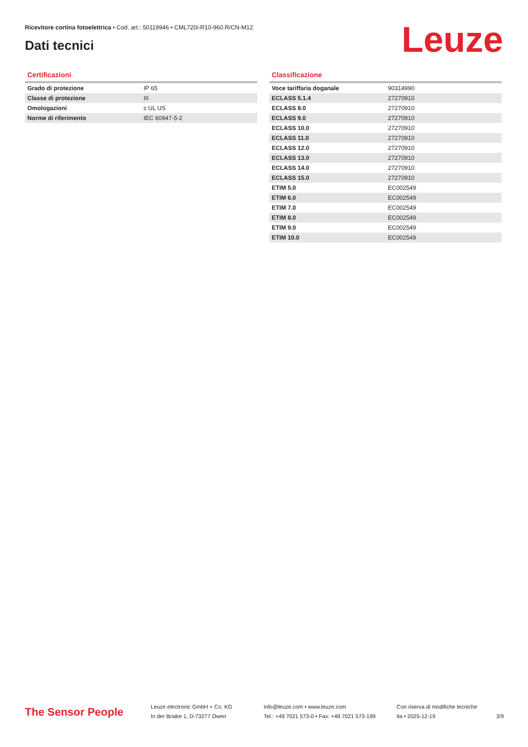Ricevitore cortina fotoelettrica • Cod. art.: 50119946 • CML720i-R10-960.R/CN-M12
Dati tecnici
Leuze
Certificazioni
| Grado di protezione | IP 65 |
| Classe di protezione | III |
| Omologazioni | c UL US |
| Norme di riferimento | IEC 60947-5-2 |
Classificazione
| Voce tariffaria doganale | 90314990 |
| ECLASS 5.1.4 | 27270910 |
| ECLASS 8.0 | 27270910 |
| ECLASS 9.0 | 27270910 |
| ECLASS 10.0 | 27270910 |
| ECLASS 11.0 | 27270910 |
| ECLASS 12.0 | 27270910 |
| ECLASS 13.0 | 27270910 |
| ECLASS 14.0 | 27270910 |
| ECLASS 15.0 | 27270910 |
| ETIM 5.0 | EC002549 |
| ETIM 6.0 | EC002549 |
| ETIM 7.0 | EC002549 |
| ETIM 8.0 | EC002549 |
| ETIM 9.0 | EC002549 |
| ETIM 10.0 | EC002549 |
The Sensor People
Leuze electronic GmbH + Co. KG
In der Braike 1, D-73277 Owen
info@leuze.com • www.leuze.com
Tel.: +49 7021 573-0 • Fax: +49 7021 573-199
Con riserva di modifiche tecniche
ita • 2025-12-19
3/9